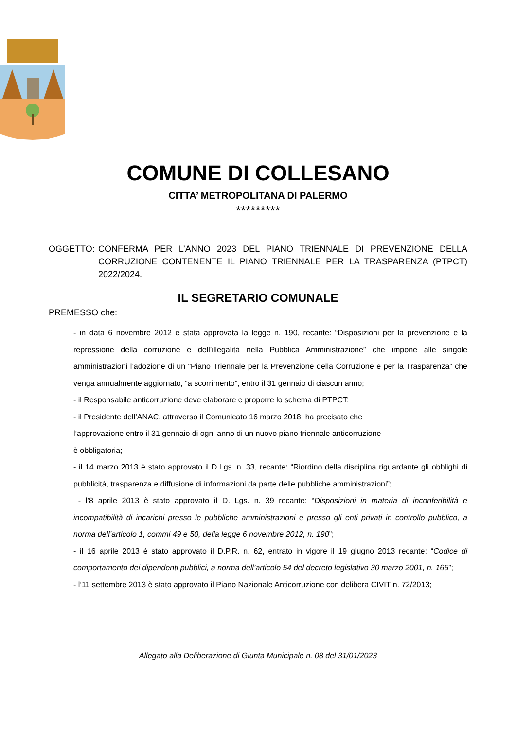COMUNE DI COLLESANO
CITTA’ METROPOLITANA DI PALERMO
*********
OGGETTO: CONFERMA PER L’ANNO 2023 DEL PIANO TRIENNALE DI PREVENZIONE DELLA CORRUZIONE CONTENENTE IL PIANO TRIENNALE PER LA TRASPARENZA (PTPCT) 2022/2024.
IL SEGRETARIO COMUNALE
PREMESSO che:
- in data 6 novembre 2012 è stata approvata la legge n. 190, recante: “Disposizioni per la prevenzione e la repressione della corruzione e dell’illegalità nella Pubblica Amministrazione” che impone alle singole amministrazioni l’adozione di un “Piano Triennale per la Prevenzione della Corruzione e per la Trasparenza” che venga annualmente aggiornato, “a scorrimento”, entro il 31 gennaio di ciascun anno;
- il Responsabile anticorruzione deve elaborare e proporre lo schema di PTPCT;
- il Presidente dell’ANAC, attraverso il Comunicato 16 marzo 2018, ha precisato che
l’approvazione entro il 31 gennaio di ogni anno di un nuovo piano triennale anticorruzione
è obbligatoria;
- il 14 marzo 2013 è stato approvato il D.Lgs. n. 33, recante: “Riordino della disciplina riguardante gli obblighi di pubblicità, trasparenza e diffusione di informazioni da parte delle pubbliche amministrazioni”;
- l’8 aprile 2013 è stato approvato il D. Lgs. n. 39 recante: “Disposizioni in materia di inconferibilità e incompatibilità di incarichi presso le pubbliche amministrazioni e presso gli enti privati in controllo pubblico, a norma dell’articolo 1, commi 49 e 50, della legge 6 novembre 2012, n. 190”;
- il 16 aprile 2013 è stato approvato il D.P.R. n. 62, entrato in vigore il 19 giugno 2013 recante: “Codice di comportamento dei dipendenti pubblici, a norma dell’articolo 54 del decreto legislativo 30 marzo 2001, n. 165”;
- l’11 settembre 2013 è stato approvato il Piano Nazionale Anticorruzione con delibera CIVIT n. 72/2013;
Allegato alla Deliberazione di Giunta Municipale n. 08 del 31/01/2023